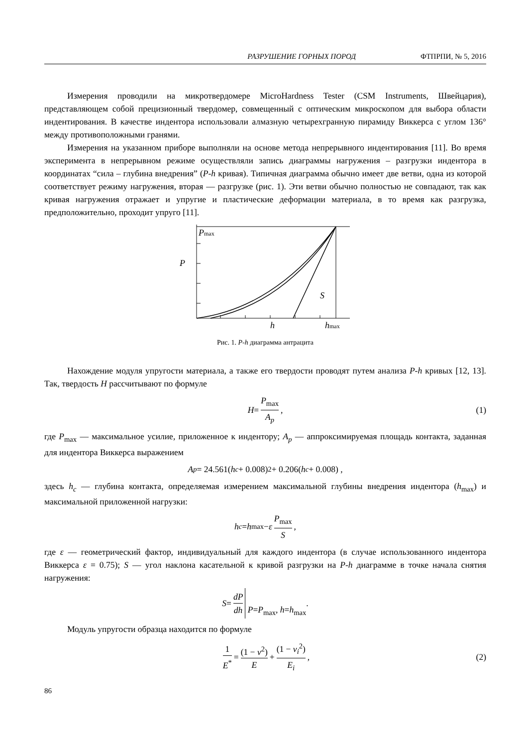РАЗРУШЕНИЕ ГОРНЫХ ПОРОД ФТПРПИ, № 5, 2016
Измерения проводили на микротвердомере MicroHardness Tester (CSM Instruments, Швейцария), представляющем собой прецизионный твердомер, совмещенный с оптическим микроскопом для выбора области индентирования. В качестве индентора использовали алмазную четырехгранную пирамиду Виккерса с углом 136° между противоположными гранями.
Измерения на указанном приборе выполняли на основе метода непрерывного индентирования [11]. Во время эксперимента в непрерывном режиме осуществляли запись диаграммы нагружения – разгрузки индентора в координатах “сила – глубина внедрения” (P-h кривая). Типичная диаграмма обычно имеет две ветви, одна из которой соответствует режиму нагружения, вторая — разгрузке (рис. 1). Эти ветви обычно полностью не совпадают, так как кривая нагружения отражает и упругие и пластические деформации материала, в то время как разгрузка, предположительно, проходит упруго [11].
Pmax
P
S
h
hmax
Рис. 1. P-h диаграмма антрацита
Нахождение модуля упругости материала, а также его твердости проводят путем анализа P-h кривых [12, 13]. Так, твердость H рассчитывают по формуле
H = P<sub>max</sub> A<sub>p</sub>, (1)
где P<sub>max</sub> — максимальное усилие, приложенное к индентору; A<sub>p</sub> — аппроксимируемая площадь контакта, заданная для индентора Виккерса выражением
A<sub>p</sub> = 24.561(h<sub>c</sub> + 0.008)<sup>2</sup> + 0.206(h<sub>c</sub> + 0.008) ,
здесь h<sub>c</sub> — глубина контакта, определяемая измерением максимальной глубины внедрения индентора (h<sub>max</sub>) и максимальной приложенной нагрузки:
h<sub>c</sub> = h<sub>max</sub> − ε P<sub>max</sub> S,
где ε — геометрический фактор, индивидуальный для каждого индентора (в случае использованного индентора Виккерса ε = 0.75); S — угол наклона касательной к кривой разгрузки на P-h диаграмме в точке начала снятия нагружения:
S = dP dh P=P<sub>max</sub>, h=h<sub>max</sub> .
Модуль упругости образца находится по формуле
1 E<sup>*</sup> = (1 − ν<sup>2</sup>) E + (1 − ν<sub>i</sub><sup>2</sup>) E<sub>i</sub>, (2)
86